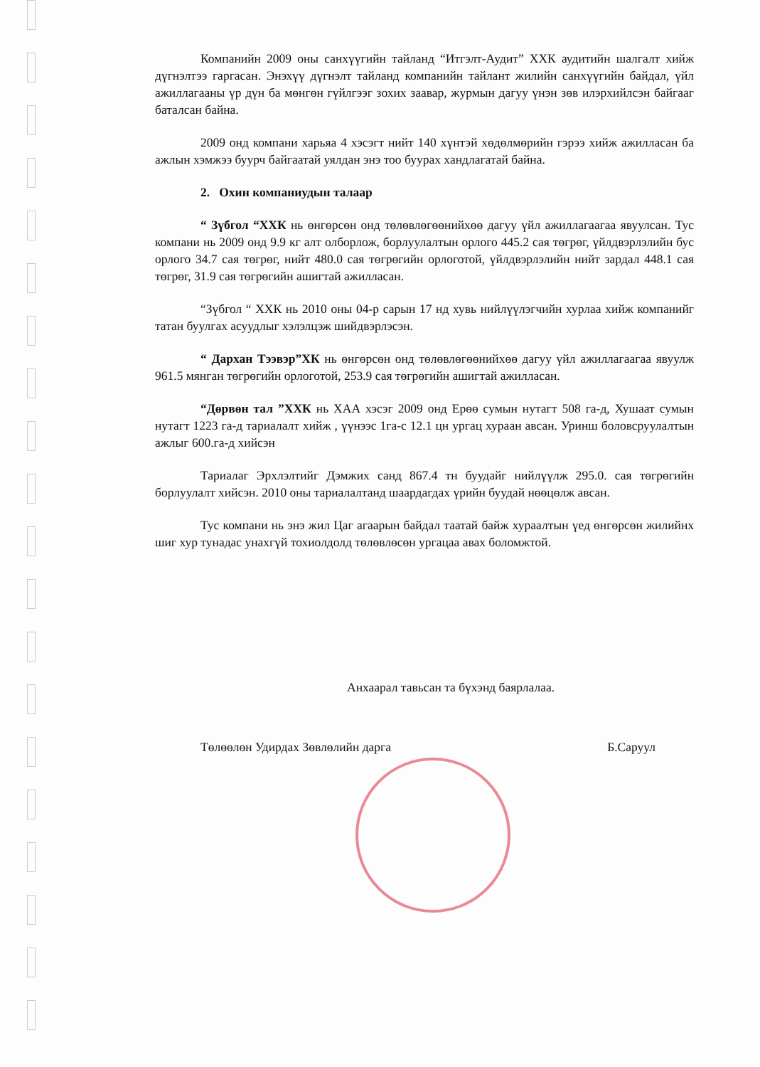Компанийн 2009 оны санхүүгийн тайланд “Итгэлт-Аудит” ХХК аудитийн шалгалт хийж дүгнэлтээ гаргасан. Энэхүү дүгнэлт тайланд компанийн тайлант жилийн санхүүгийн байдал, үйл ажиллагааны үр дүн ба мөнгөн гүйлгээг зохих заавар, журмын дагуу үнэн зөв илэрхийлсэн байгааг баталсан байна.
2009 онд компани харьяа 4 хэсэгт нийт 140 хүнтэй хөдөлмөрийн гэрээ хийж ажилласан ба ажлын хэмжээ буурч байгаатай уялдан энэ тоо буурах хандлагатай байна.
2. Охин компаниудын талаар
“ Зүбгол “ХХК нь өнгөрсөн онд төлөвлөгөөнийхөө дагуу үйл ажиллагаагаа явуулсан. Тус компани нь 2009 онд 9.9 кг алт олборлож, борлуулалтын орлого 445.2 сая төгрөг, үйлдвэрлэлийн бус орлого 34.7 сая төгрөг, нийт 480.0 сая төгрөгийн орлоготой, үйлдвэрлэлийн нийт зардал 448.1 сая төгрөг, 31.9 сая төгрөгийн ашигтай ажилласан.
“Зүбгол “ ХХК нь 2010 оны 04-р сарын 17 нд хувь нийлүүлэгчийн хурлаа хийж компанийг татан буулгах асуудлыг хэлэлцэж шийдвэрлэсэн.
“ Дархан Тээвэр”ХК нь өнгөрсөн онд төлөвлөгөөнийхөө дагуу үйл ажиллагаагаа явуулж 961.5 мянган төгрөгийн орлоготой, 253.9 сая төгрөгийн ашигтай ажилласан.
“Дөрвөн тал ”ХХК нь ХАА хэсэг 2009 онд Ерөө сумын нутагт 508 га-д, Хушаат сумын нутагт 1223 га-д тариалалт хийж , үүнээс 1га-с 12.1 цн ургац хураан авсан. Уринш боловсруулалтын ажлыг 600.га-д хийсэн
Тариалаг Эрхлэлтийг Дэмжих санд 867.4 тн буудайг нийлүүлж 295.0. сая төгрөгийн борлуулалт хийсэн. 2010 оны тариалалтанд шаардагдах үрийн буудай нөөцөлж авсан.
Тус компани нь энэ жил Цаг агаарын байдал таатай байж хураалтын үед өнгөрсөн жилийнх шиг хур тунадас унахгүй тохиолдолд төлөвлөсөн ургацаа авах боломжтой.
Анхаарал тавьсан та бүхэнд баярлалаа.
Төлөөлөн Удирдах Зөвлөлийн дарга Б.Саруул